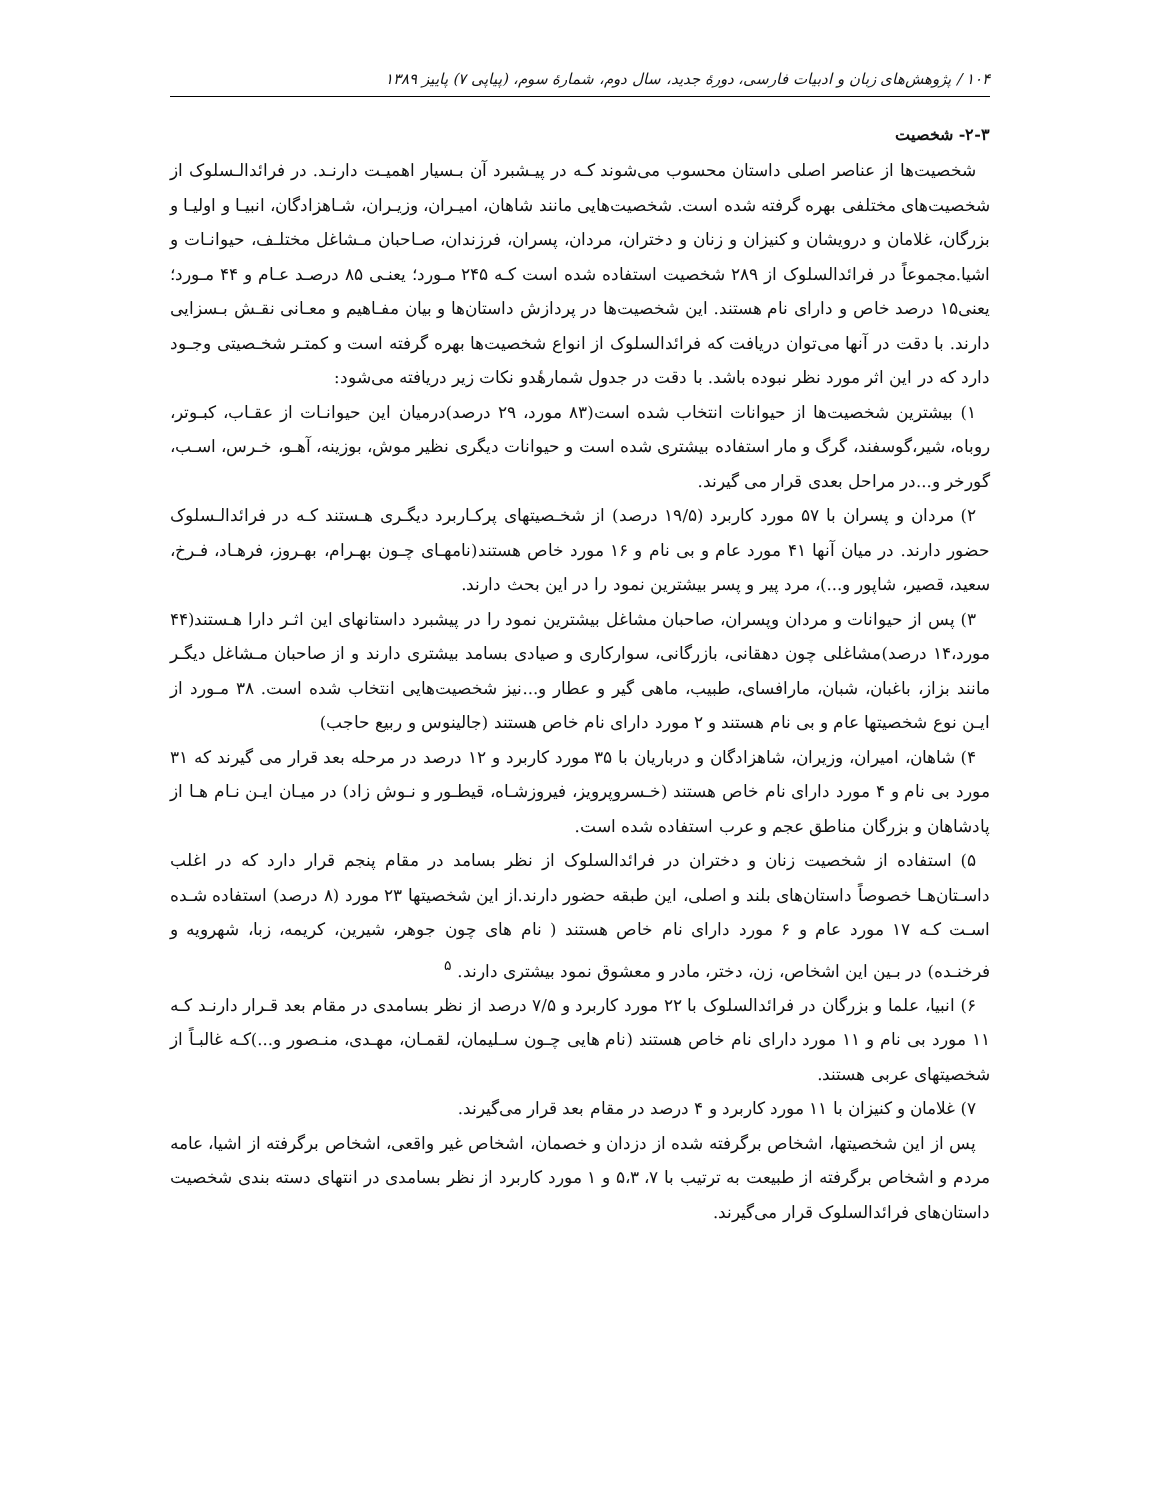۱۰۴ / پژوهش‌های زبان و ادبیات فارسی، دورهٔ جدید، سال دوم، شمارهٔ سوم، (پیاپی ۷) پاییز ۱۳۸۹
۲-۳- شخصیت
شخصیت‌ها از عناصر اصلی داستان محسوب می‌شوند کـه در پیـشبرد آن بـسیار اهمیـت دارنـد. در فرائدالـسلوک از شخصیت‌های مختلفی بهره گرفته شده است. شخصیت‌هایی مانند شاهان، امیـران، وزیـران، شـاهزادگان، انبیـا و اولیـا و بزرگان، غلامان و درویشان و کنیزان و زنان و دختران، مردان، پسران، فرزندان، صـاحبان مـشاغل مختلـف، حیوانـات و اشیا.مجموعاً در فرائدالسلوک از ۲۸۹ شخصیت استفاده شده است کـه ۲۴۵ مـورد؛ یعنـی ۸۵ درصـد عـام و ۴۴ مـورد؛ یعنی۱۵ درصد خاص و دارای نام هستند. این شخصیت‌ها در پردازش داستان‌ها و بیان مفـاهیم و معـانی نقـش بـسزایی دارند. با دقت در آنها می‌توان دریافت که فرائدالسلوک از انواع شخصیت‌ها بهره گرفته است و کمتـر شخـصیتی وجـود دارد که در این اثر مورد نظر نبوده باشد. با دقت در جدول شمارهٔدو نکات زیر دریافته می‌شود:
۱) بیشترین شخصیت‌ها از حیوانات انتخاب شده است(۸۳ مورد، ۲۹ درصد)درمیان این حیوانـات از عقـاب، کبـوتر، روباه، شیر،گوسفند، گرگ و مار استفاده بیشتری شده است و حیوانات دیگری نظیر موش، بوزینه، آهـو، خـرس، اسـب، گورخر و...در مراحل بعدی قرار می گیرند.
۲) مردان و پسران با ۵۷ مورد کاربرد (۱۹/۵ درصد) از شخـصیتهای پرکـاربرد دیگـری هـستند کـه در فرائدالـسلوک حضور دارند. در میان آنها ۴۱ مورد عام و بی نام و ۱۶ مورد خاص هستند(نامهـای چـون بهـرام، بهـروز، فرهـاد، فـرخ، سعید، قصیر، شاپور و...)، مرد پیر و پسر بیشترین نمود را در این بحث دارند.
۳) پس از حیوانات و مردان وپسران، صاحبان مشاغل بیشترین نمود را در پیشبرد داستانهای این اثـر دارا هـستند(۴۴ مورد،۱۴ درصد)مشاغلی چون دهقانی، بازرگانی، سوارکاری و صیادی بسامد بیشتری دارند و از صاحبان مـشاغل دیگـر مانند بزاز، باغبان، شبان، مارافسای، طبیب، ماهی گیر و عطار و...نیز شخصیت‌هایی انتخاب شده است. ۳۸ مـورد از ایـن نوع شخصیتها عام و بی نام هستند و ۲ مورد دارای نام خاص هستند (جالینوس و ربیع حاجب)
۴) شاهان، امیران، وزیران، شاهزادگان و درباریان با ۳۵ مورد کاربرد و ۱۲ درصد در مرحله بعد قرار می گیرند که ۳۱ مورد بی نام و ۴ مورد دارای نام خاص هستند (خـسروپرویز، فیروزشـاه، قیطـور و نـوش زاد) در میـان ایـن نـام هـا از پادشاهان و بزرگان مناطق عجم و عرب استفاده شده است.
۵) استفاده از شخصیت زنان و دختران در فرائدالسلوک از نظر بسامد در مقام پنجم قرار دارد که در اغلب داسـتان‌هـا خصوصاً داستان‌های بلند و اصلی، این طبقه حضور دارند.از این شخصیتها ۲۳ مورد (۸ درصد) استفاده شـده اسـت کـه ۱۷ مورد عام و ۶ مورد دارای نام خاص هستند ( نام های چون جوهر، شیرین، کریمه، زبا، شهرویه و فرخنـده) در بـین این اشخاص، زن، دختر، مادر و معشوق نمود بیشتری دارند. <sup>۵</sup>
۶) انبیا، علما و بزرگان در فرائدالسلوک با ۲۲ مورد کاربرد و ۷/۵ درصد از نظر بسامدی در مقام بعد قـرار دارنـد کـه ۱۱ مورد بی نام و ۱۱ مورد دارای نام خاص هستند (نام هایی چـون سـلیمان، لقمـان، مهـدی، منـصور و...)کـه غالبـاً از شخصیتهای عربی هستند.
۷) غلامان و کنیزان با ۱۱ مورد کاربرد و ۴ درصد در مقام بعد قرار می‌گیرند.
پس از این شخصیتها، اشخاص برگرفته شده از دزدان و خصمان، اشخاص غیر واقعی، اشخاص برگرفته از اشیا، عامه مردم و اشخاص برگرفته از طبیعت به ترتیب با ۷، ۵،۳ و ۱ مورد کاربرد از نظر بسامدی در انتهای دسته بندی شخصیت داستان‌های فرائدالسلوک قرار می‌گیرند.